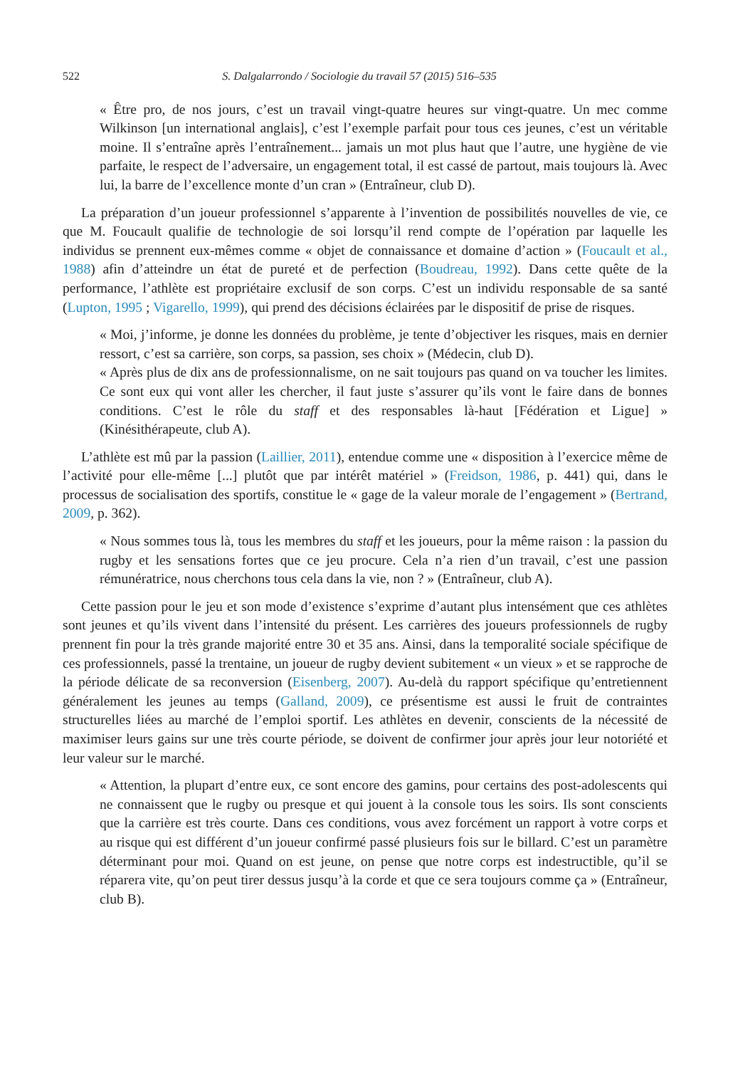522 S. Dalgalarrondo / Sociologie du travail 57 (2015) 516–535
« Être pro, de nos jours, c’est un travail vingt-quatre heures sur vingt-quatre. Un mec comme Wilkinson [un international anglais], c’est l’exemple parfait pour tous ces jeunes, c’est un véritable moine. Il s’entraîne après l’entraînement... jamais un mot plus haut que l’autre, une hygiène de vie parfaite, le respect de l’adversaire, un engagement total, il est cassé de partout, mais toujours là. Avec lui, la barre de l’excellence monte d’un cran » (Entraîneur, club D).
La préparation d’un joueur professionnel s’apparente à l’invention de possibilités nouvelles de vie, ce que M. Foucault qualifie de technologie de soi lorsqu’il rend compte de l’opération par laquelle les individus se prennent eux-mêmes comme « objet de connaissance et domaine d’action » (Foucault et al., 1988) afin d’atteindre un état de pureté et de perfection (Boudreau, 1992). Dans cette quête de la performance, l’athlète est propriétaire exclusif de son corps. C’est un individu responsable de sa santé (Lupton, 1995 ; Vigarello, 1999), qui prend des décisions éclairées par le dispositif de prise de risques.
« Moi, j’informe, je donne les données du problème, je tente d’objectiver les risques, mais en dernier ressort, c’est sa carrière, son corps, sa passion, ses choix » (Médecin, club D).
« Après plus de dix ans de professionnalisme, on ne sait toujours pas quand on va toucher les limites. Ce sont eux qui vont aller les chercher, il faut juste s’assurer qu’ils vont le faire dans de bonnes conditions. C’est le rôle du staff et des responsables là-haut [Fédération et Ligue] » (Kinésithérapeute, club A).
L’athlète est mû par la passion (Laillier, 2011), entendue comme une « disposition à l’exercice même de l’activité pour elle-même [...] plutôt que par intérêt matériel » (Freidson, 1986, p. 441) qui, dans le processus de socialisation des sportifs, constitue le « gage de la valeur morale de l’engagement » (Bertrand, 2009, p. 362).
« Nous sommes tous là, tous les membres du staff et les joueurs, pour la même raison : la passion du rugby et les sensations fortes que ce jeu procure. Cela n’a rien d’un travail, c’est une passion rémunératrice, nous cherchons tous cela dans la vie, non ? » (Entraîneur, club A).
Cette passion pour le jeu et son mode d’existence s’exprime d’autant plus intensément que ces athlètes sont jeunes et qu’ils vivent dans l’intensité du présent. Les carrières des joueurs professionnels de rugby prennent fin pour la très grande majorité entre 30 et 35 ans. Ainsi, dans la temporalité sociale spécifique de ces professionnels, passé la trentaine, un joueur de rugby devient subitement « un vieux » et se rapproche de la période délicate de sa reconversion (Eisenberg, 2007). Au-delà du rapport spécifique qu’entretiennent généralement les jeunes au temps (Galland, 2009), ce présentisme est aussi le fruit de contraintes structurelles liées au marché de l’emploi sportif. Les athlètes en devenir, conscients de la nécessité de maximiser leurs gains sur une très courte période, se doivent de confirmer jour après jour leur notoriété et leur valeur sur le marché.
« Attention, la plupart d’entre eux, ce sont encore des gamins, pour certains des post-adolescents qui ne connaissent que le rugby ou presque et qui jouent à la console tous les soirs. Ils sont conscients que la carrière est très courte. Dans ces conditions, vous avez forcément un rapport à votre corps et au risque qui est différent d’un joueur confirmé passé plusieurs fois sur le billard. C’est un paramètre déterminant pour moi. Quand on est jeune, on pense que notre corps est indestructible, qu’il se réparera vite, qu’on peut tirer dessus jusqu’à la corde et que ce sera toujours comme ça » (Entraîneur, club B).